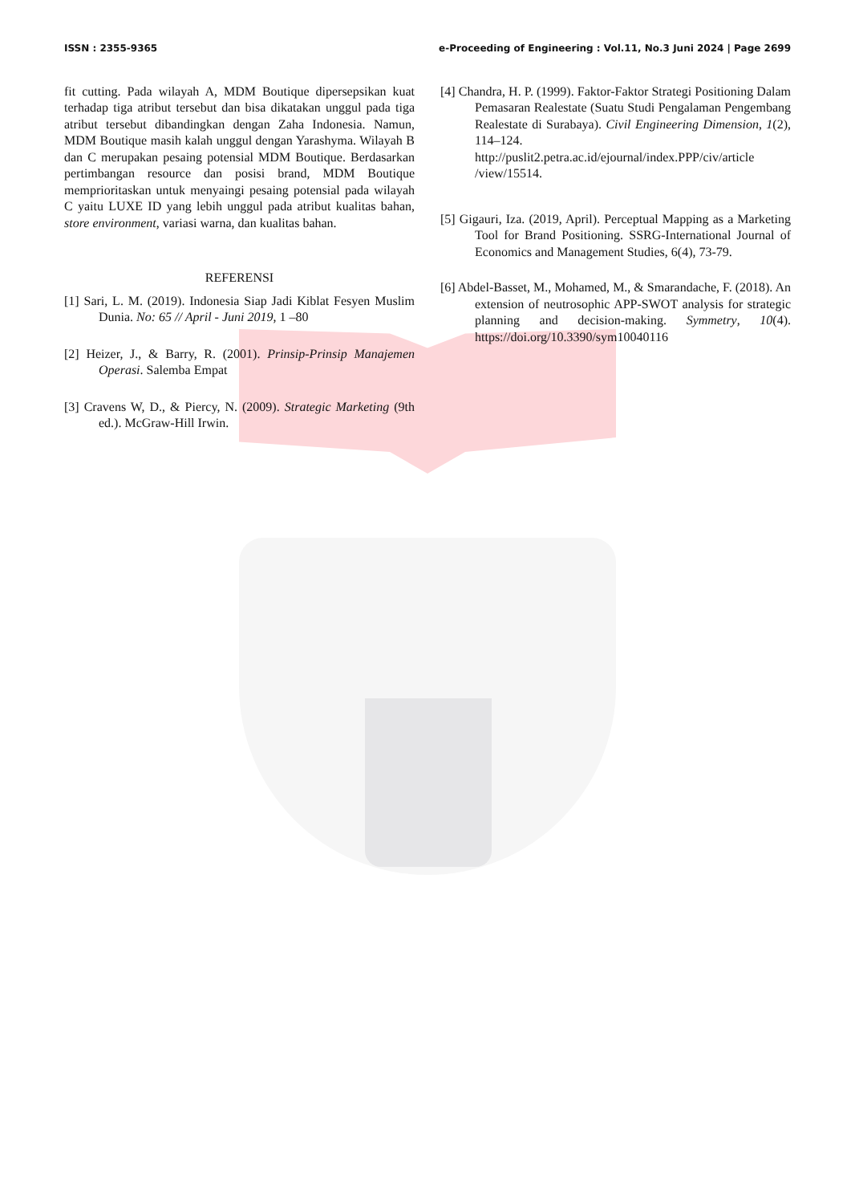ISSN : 2355-9365 e-Proceeding of Engineering : Vol.11, No.3 Juni 2024 | Page 2699
fit cutting. Pada wilayah A, MDM Boutique dipersepsikan kuat terhadap tiga atribut tersebut dan bisa dikatakan unggul pada tiga atribut tersebut dibandingkan dengan Zaha Indonesia. Namun, MDM Boutique masih kalah unggul dengan Yarashyma. Wilayah B dan C merupakan pesaing potensial MDM Boutique. Berdasarkan pertimbangan resource dan posisi brand, MDM Boutique memprioritaskan untuk menyaingi pesaing potensial pada wilayah C yaitu LUXE ID yang lebih unggul pada atribut kualitas bahan, store environment, variasi warna, dan kualitas bahan.
REFERENSI
[1] Sari, L. M. (2019). Indonesia Siap Jadi Kiblat Fesyen Muslim Dunia. No: 65 // April - Juni 2019, 1 –80
[2] Heizer, J., & Barry, R. (2001). Prinsip-Prinsip Manajemen Operasi. Salemba Empat
[3] Cravens W, D., & Piercy, N. (2009). Strategic Marketing (9th ed.). McGraw-Hill Irwin.
[4] Chandra, H. P. (1999). Faktor-Faktor Strategi Positioning Dalam Pemasaran Realestate (Suatu Studi Pengalaman Pengembang Realestate di Surabaya). Civil Engineering Dimension, 1(2), 114–124. http://puslit2.petra.ac.id/ejournal/index.PPP/civ/article /view/15514.
[5] Gigauri, Iza. (2019, April). Perceptual Mapping as a Marketing Tool for Brand Positioning. SSRG-International Journal of Economics and Management Studies, 6(4), 73-79.
[6] Abdel-Basset, M., Mohamed, M., & Smarandache, F. (2018). An extension of neutrosophic APP-SWOT analysis for strategic planning and decision-making. Symmetry, 10(4). https://doi.org/10.3390/sym10040116